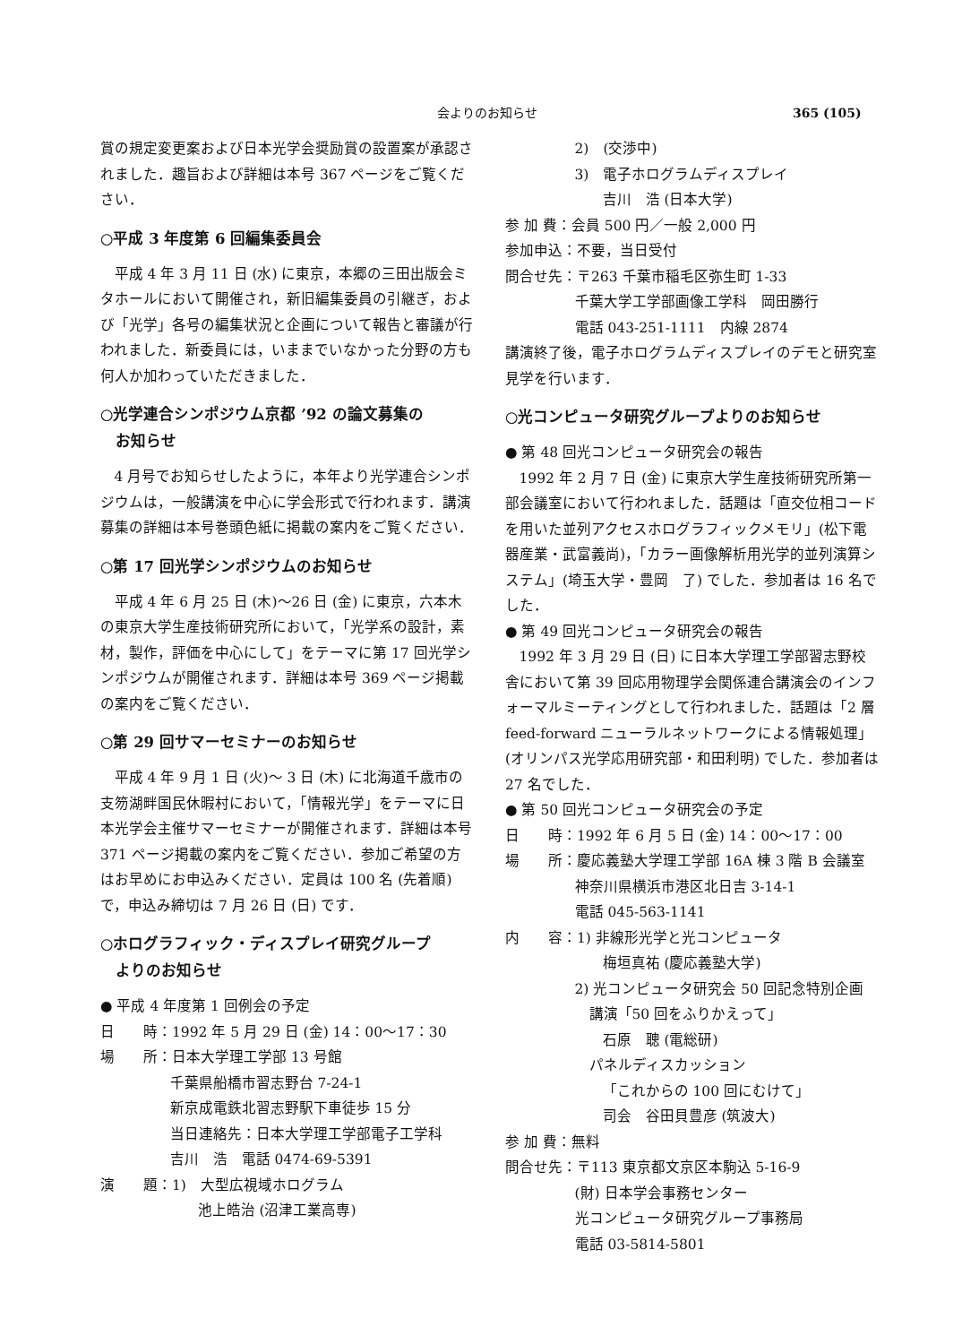会よりのお知らせ 365 (105)
賞の規定変更案および日本光学会奨励賞の設置案が承認されました．趣旨および詳細は本号 367 ページをご覧ください．
○平成 3 年度第 6 回編集委員会
平成 4 年 3 月 11 日 (水) に東京，本郷の三田出版会ミタホールにおいて開催され，新旧編集委員の引継ぎ，および「光学」各号の編集状況と企画について報告と審議が行われました．新委員には，いままでいなかった分野の方も何人か加わっていただきました．
○光学連合シンポジウム京都 ’92 の論文募集の
　お知らせ
4 月号でお知らせしたように，本年より光学連合シンポジウムは，一般講演を中心に学会形式で行われます．講演募集の詳細は本号巻頭色紙に掲載の案内をご覧ください．
○第 17 回光学シンポジウムのお知らせ
平成 4 年 6 月 25 日 (木)～26 日 (金) に東京，六本木の東京大学生産技術研究所において，「光学系の設計，素材，製作，評価を中心にして」をテーマに第 17 回光学シンポジウムが開催されます．詳細は本号 369 ページ掲載の案内をご覧ください．
○第 29 回サマーセミナーのお知らせ
平成 4 年 9 月 1 日 (火)～ 3 日 (木) に北海道千歳市の支笏湖畔国民休暇村において，「情報光学」をテーマに日本光学会主催サマーセミナーが開催されます．詳細は本号 371 ページ掲載の案内をご覧ください．参加ご希望の方はお早めにお申込みください．定員は 100 名 (先着順) で，申込み締切は 7 月 26 日 (日) です．
○ホログラフィック・ディスプレイ研究グループ
　よりのお知らせ
● 平成 4 年度第 1 回例会の予定
日　　時：1992 年 5 月 29 日 (金) 14：00～17：30
場　　所：日本大学理工学部 13 号館
千葉県船橋市習志野台 7-24-1
新京成電鉄北習志野駅下車徒歩 15 分
当日連絡先：日本大学理工学部電子工学科
吉川　浩　電話 0474-69-5391
演　　題：1)　大型広視域ホログラム
池上皓治 (沼津工業高専)
2)　(交渉中)
3)　電子ホログラムディスプレイ
吉川　浩 (日本大学)
参 加 費：会員 500 円／一般 2,000 円
参加申込：不要，当日受付
問合せ先：〒263 千葉市稲毛区弥生町 1-33
千葉大学工学部画像工学科　岡田勝行
電話 043-251-1111　内線 2874
講演終了後，電子ホログラムディスプレイのデモと研究室見学を行います．
○光コンピュータ研究グループよりのお知らせ
● 第 48 回光コンピュータ研究会の報告
1992 年 2 月 7 日 (金) に東京大学生産技術研究所第一部会議室において行われました．話題は「直交位相コードを用いた並列アクセスホログラフィックメモリ」(松下電器産業・武富義尚)，「カラー画像解析用光学的並列演算システム」(埼玉大学・豊岡　了) でした．参加者は 16 名でした．
● 第 49 回光コンピュータ研究会の報告
1992 年 3 月 29 日 (日) に日本大学理工学部習志野校舎において第 39 回応用物理学会関係連合講演会のインフォーマルミーティングとして行われました．話題は「2 層 feed-forward ニューラルネットワークによる情報処理」(オリンパス光学応用研究部・和田利明) でした．参加者は 27 名でした．
● 第 50 回光コンピュータ研究会の予定
日　　時：1992 年 6 月 5 日 (金) 14：00～17：00
場　　所：慶応義塾大学理工学部 16A 棟 3 階 B 会議室
神奈川県横浜市港区北日吉 3-14-1
電話 045-563-1141
内　　容：1) 非線形光学と光コンピュータ
梅垣真祐 (慶応義塾大学)
2) 光コンピュータ研究会 50 回記念特別企画
　講演「50 回をふりかえって」
石原　聰 (電総研)
　パネルディスカッション
「これからの 100 回にむけて」
司会　谷田貝豊彦 (筑波大)
参 加 費：無料
問合せ先：〒113 東京都文京区本駒込 5-16-9
(財) 日本学会事務センター
光コンピュータ研究グループ事務局
電話 03-5814-5801